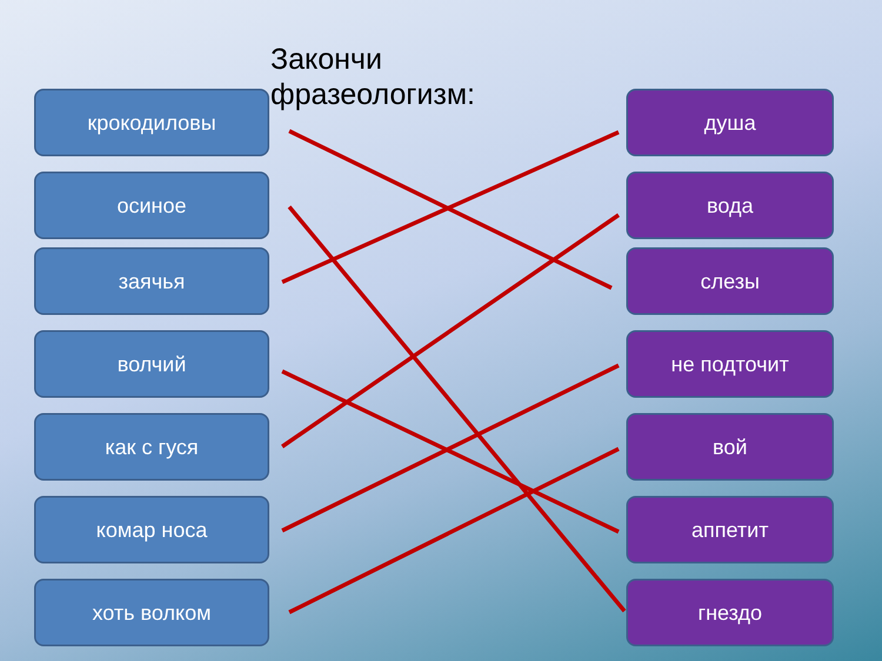Закончи
фразеологизм:
крокодиловы
осиное
заячья
волчий
как с гуся
комар носа
хоть волком
душа
вода
слезы
не подточит
вой
аппетит
гнездо